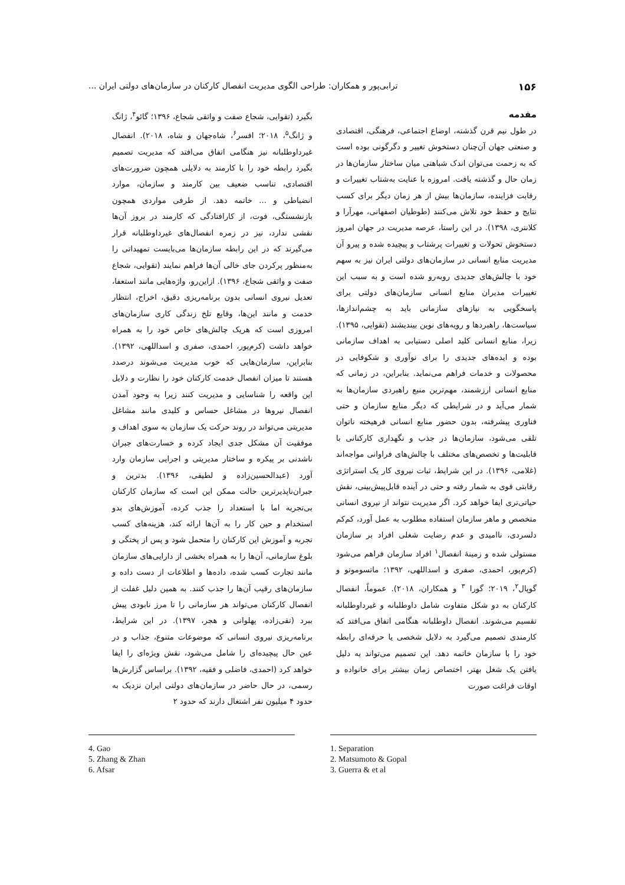۱۵۶ ترابی‌پور و همکاران: طراحی الگوی مدیریت انفصال کارکنان در سازمان‌های دولتی ایران ...
مقدمه
در طول نیم قرن گذشته، اوضاع اجتماعی، فرهنگی، اقتصادی و صنعتی جهان آن‌چنان دستخوش تغییر و دگرگونی بوده است که به زحمت می‌توان اندک شباهتی میان ساختار سازمان‌ها در زمان حال و گذشته یافت. امروزه با عنایت به‌شتاب تغییرات و رقابت فزاینده، سازمان‌ها بیش از هر زمان دیگر برای کسب نتایج و حفظ خود تلاش می‌کنند (طوطیان اصفهانی، مهرآرا و کلانتری، ۱۳۹۸). در این راستا، عرصه مدیریت در جهان امروز دستخوش تحولات و تغییرات پرشتاب و پیچیده شده و پیرو آن مدیریت منابع انسانی در سازمان‌های دولتی ایران نیز به سهم خود با چالش‌های جدیدی روبه‌رو شده است و به سبب این تغییرات مدیران منابع انسانی سازمان‌های دولتی برای پاسخگویی به نیازهای سازمانی باید به چشم‌اندازها، سیاست‌ها، راهبردها و رویه‌های نوین بیندیشند (تقوایی، ۱۳۹۵). زیرا، منابع انسانی کلید اصلی دستیابی به اهداف سازمانی بوده و ایده‌های جدیدی را برای نوآوری و شکوفایی در محصولات و خدمات فراهم می‌نماید. بنابراین، در زمانی که منابع انسانی ارزشمند، مهم‌ترین منبع راهبردی سازمان‌ها به شمار می‌آید و در شرایطی که دیگر منابع سازمان و حتی فناوری پیشرفته، بدون حضور منابع انسانی فرهیخته ناتوان تلقی می‌شود، سازمان‌ها در جذب و نگهداری کارکنانی با قابلیت‌ها و تخصص‌های مختلف با چالش‌های فراوانی مواجه‌اند (غلامی، ۱۳۹۶). در این شرایط، ثبات نیروی کار یک استراتژی رقابتی قوی به شمار رفته و حتی در آینده قابل‌پیش‌بینی، نقش حیاتی‌تری ایفا خواهد کرد. اگر مدیریت نتواند از نیروی انسانی متخصص و ماهر سازمان استفاده مطلوب به عمل آورد، کم‌کم دلسردی، ناامیدی و عدم رضایت شغلی افراد بر سازمان مستولی شده و زمینهٔ انفصال<sup>۱</sup> افراد سازمان فراهم می‌شود (کرم‌پور، احمدی، صفری و اسداللهی، ۱۳۹۲؛ ماتسوموتو و گوپال<sup>۲</sup>، ۲۰۱۹؛ گورا <sup>۳</sup> و همکاران، ۲۰۱۸). عموماً، انفصال کارکنان به دو شکل متفاوت شامل داوطلبانه و غیرداوطلبانه تقسیم می‌شوند. انفصال داوطلبانه هنگامی اتفاق می‌افتد که کارمندی تصمیم می‌گیرد به دلایل شخصی یا حرفه‌ای رابطه خود را با سازمان خاتمه دهد. این تصمیم می‌تواند به دلیل یافتن یک شغل بهتر، اختصاص زمان بیشتر برای خانواده و اوقات فراغت صورت
بگیرد (تقوایی، شجاع صفت و واثقی شجاع، ۱۳۹۶؛ گائو<sup>۴</sup>، ژانگ و ژانگ<sup>۵</sup>، ۲۰۱۸؛ افسر<sup>۶</sup>، شاه‌جهان و شاه، ۲۰۱۸). انفصال غیرداوطلبانه نیز هنگامی اتفاق می‌افتد که مدیریت تصمیم بگیرد رابطه خود را با کارمند به دلایلی همچون ضرورت‌های اقتصادی، تناسب ضعیف بین کارمند و سازمان، موارد انضباطی و ... خاتمه دهد. از طرفی مواردی همچون بازنشستگی، فوت، از کارافتادگی که کارمند در بروز آن‌ها نقشی ندارد، نیز در زمره انفصال‌های غیرداوطلبانه قرار می‌گیرند که در این رابطه سازمان‌ها می‌بایست تمهیداتی را به‌منظور پرکردن جای خالی آن‌ها فراهم نمایند (تقوایی، شجاع صفت و واثقی شجاع، ۱۳۹۶). ازاین‌رو، واژه‌هایی مانند استعفا، تعدیل نیروی انسانی بدون برنامه‌ریزی دقیق، اخراج، انتظار خدمت و مانند این‌ها، وقایع تلخ زندگی کاری سازمان‌های امروزی است که هریک چالش‌های خاص خود را به همراه خواهد داشت (کرم‌پور، احمدی، صفری و اسداللهی، ۱۳۹۲). بنابراین، سازمان‌هایی که خوب مدیریت می‌شوند درصدد هستند تا میزان انفصال خدمت کارکنان خود را نظارت و دلایل این واقعه را شناسایی و مدیریت کنند زیرا به وجود آمدن انفصال نیروها در مشاغل حساس و کلیدی مانند مشاغل مدیریتی می‌تواند در روند حرکت یک سازمان به سوی اهداف و موفقیت آن مشکل جدی ایجاد کرده و خسارت‌های جبران ناشدنی بر پیکره و ساختار مدیریتی و اجرایی سازمان وارد آورد (عبدالحسین‌زاده و لطیفی، ۱۳۹۶). بدترین و جبران‌ناپذیرترین حالت ممکن این است که سازمان کارکنان بی‌تجربه اما با استعداد را جذب کرده، آموزش‌های بدو استخدام و حین کار را به آن‌ها ارائه کند، هزینه‌های کسب تجربه و آموزش این کارکنان را متحمل شود و پس از پختگی و بلوغ سازمانی، آن‌ها را به همراه بخشی از دارایی‌های سازمان مانند تجارت کسب شده، داده‌ها و اطلاعات از دست داده و سازمان‌های رقیب آن‌ها را جذب کنند. به همین دلیل غفلت از انفصال کارکنان می‌تواند هر سازمانی را تا مرز نابودی پیش ببرد (تقی‌زاده، پهلوانی و هجر، ۱۳۹۷). در این شرایط، برنامه‌ریزی نیروی انسانی که موضوعات متنوع، جذاب و در عین حال پیچیده‌ای را شامل می‌شود، نقش ویژه‌ای را ایفا خواهد کرد (احمدی، فاضلی و فقیه، ۱۳۹۲). براساس گزارش‌ها رسمی، در حال حاضر در سازمان‌های دولتی ایران نزدیک به حدود ۴ میلیون نفر اشتغال دارند که حدود ۲
1. Separation
2. Matsumoto & Gopal
3. Guerra & et al
4. Gao
5. Zhang & Zhan
6. Afsar